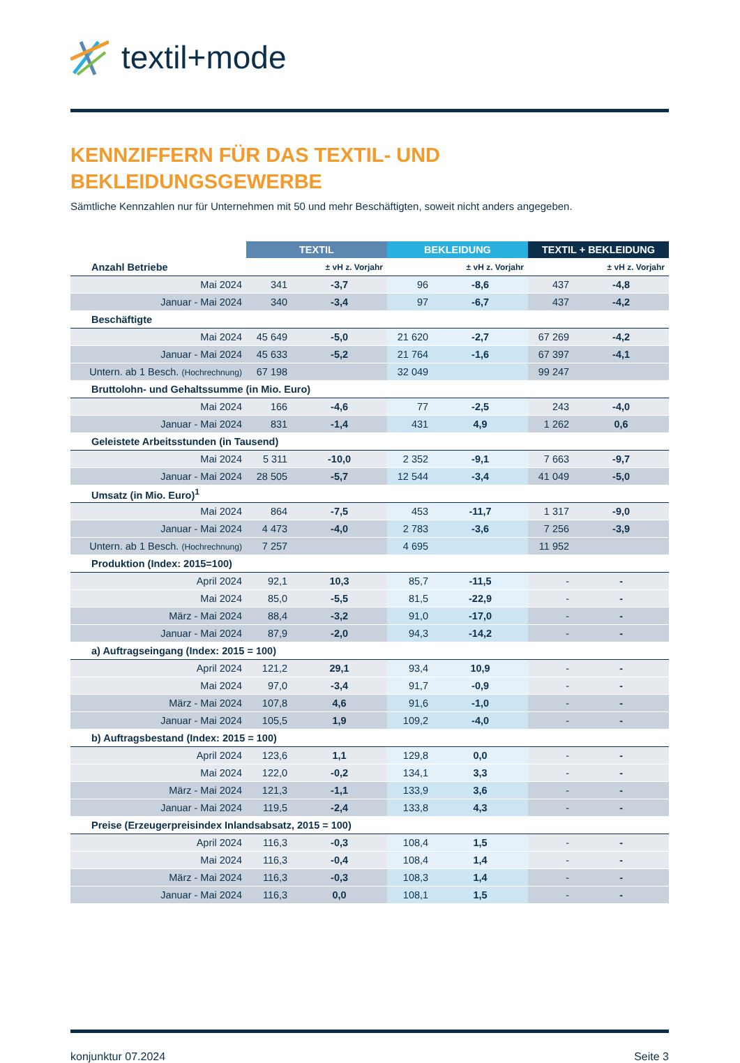textil+mode
KENNZIFFERN FÜR DAS TEXTIL- UND
BEKLEIDUNGSGEWERBE
Sämtliche Kennzahlen nur für Unternehmen mit 50 und mehr Beschäftigten, soweit nicht anders angegeben.
| | TEXTIL | | BEKLEIDUNG | | TEXTIL + BEKLEIDUNG | |
| --- | --- | --- | --- | --- | --- | --- |
| Anzahl Betriebe | | ± vH z. Vorjahr | | ± vH z. Vorjahr | | ± vH z. Vorjahr |
| Mai 2024 | 341 | -3,7 | 96 | -8,6 | 437 | -4,8 |
| Januar - Mai 2024 | 340 | -3,4 | 97 | -6,7 | 437 | -4,2 |
| Beschäftigte | | | | | | |
| Mai 2024 | 45 649 | -5,0 | 21 620 | -2,7 | 67 269 | -4,2 |
| Januar - Mai 2024 | 45 633 | -5,2 | 21 764 | -1,6 | 67 397 | -4,1 |
| Untern. ab 1 Besch. (Hochrechnung) | 67 198 | | 32 049 | | 99 247 | |
| Bruttolohn- und Gehaltssumme (in Mio. Euro) | | | | | | |
| Mai 2024 | 166 | -4,6 | 77 | -2,5 | 243 | -4,0 |
| Januar - Mai 2024 | 831 | -1,4 | 431 | 4,9 | 1 262 | 0,6 |
| Geleistete Arbeitsstunden (in Tausend) | | | | | | |
| Mai 2024 | 5 311 | -10,0 | 2 352 | -9,1 | 7 663 | -9,7 |
| Januar - Mai 2024 | 28 505 | -5,7 | 12 544 | -3,4 | 41 049 | -5,0 |
| Umsatz (in Mio. Euro)<sup>1</sup> | | | | | | |
| Mai 2024 | 864 | -7,5 | 453 | -11,7 | 1 317 | -9,0 |
| Januar - Mai 2024 | 4 473 | -4,0 | 2 783 | -3,6 | 7 256 | -3,9 |
| Untern. ab 1 Besch. (Hochrechnung) | 7 257 | | 4 695 | | 11 952 | |
| Produktion (Index: 2015=100) | | | | | | |
| April 2024 | 92,1 | 10,3 | 85,7 | -11,5 | - | - |
| Mai 2024 | 85,0 | -5,5 | 81,5 | -22,9 | - | - |
| März - Mai 2024 | 88,4 | -3,2 | 91,0 | -17,0 | - | - |
| Januar - Mai 2024 | 87,9 | -2,0 | 94,3 | -14,2 | - | - |
| a) Auftragseingang (Index: 2015 = 100) | | | | | | |
| April 2024 | 121,2 | 29,1 | 93,4 | 10,9 | - | - |
| Mai 2024 | 97,0 | -3,4 | 91,7 | -0,9 | - | - |
| März - Mai 2024 | 107,8 | 4,6 | 91,6 | -1,0 | - | - |
| Januar - Mai 2024 | 105,5 | 1,9 | 109,2 | -4,0 | - | - |
| b) Auftragsbestand (Index: 2015 = 100) | | | | | | |
| April 2024 | 123,6 | 1,1 | 129,8 | 0,0 | - | - |
| Mai 2024 | 122,0 | -0,2 | 134,1 | 3,3 | - | - |
| März - Mai 2024 | 121,3 | -1,1 | 133,9 | 3,6 | - | - |
| Januar - Mai 2024 | 119,5 | -2,4 | 133,8 | 4,3 | - | - |
| Preise (Erzeugerpreisindex Inlandsabsatz, 2015 = 100) | | | | | | |
| April 2024 | 116,3 | -0,3 | 108,4 | 1,5 | - | - |
| Mai 2024 | 116,3 | -0,4 | 108,4 | 1,4 | - | - |
| März - Mai 2024 | 116,3 | -0,3 | 108,3 | 1,4 | - | - |
| Januar - Mai 2024 | 116,3 | 0,0 | 108,1 | 1,5 | - | - |
konjunktur 07.2024 Seite 3